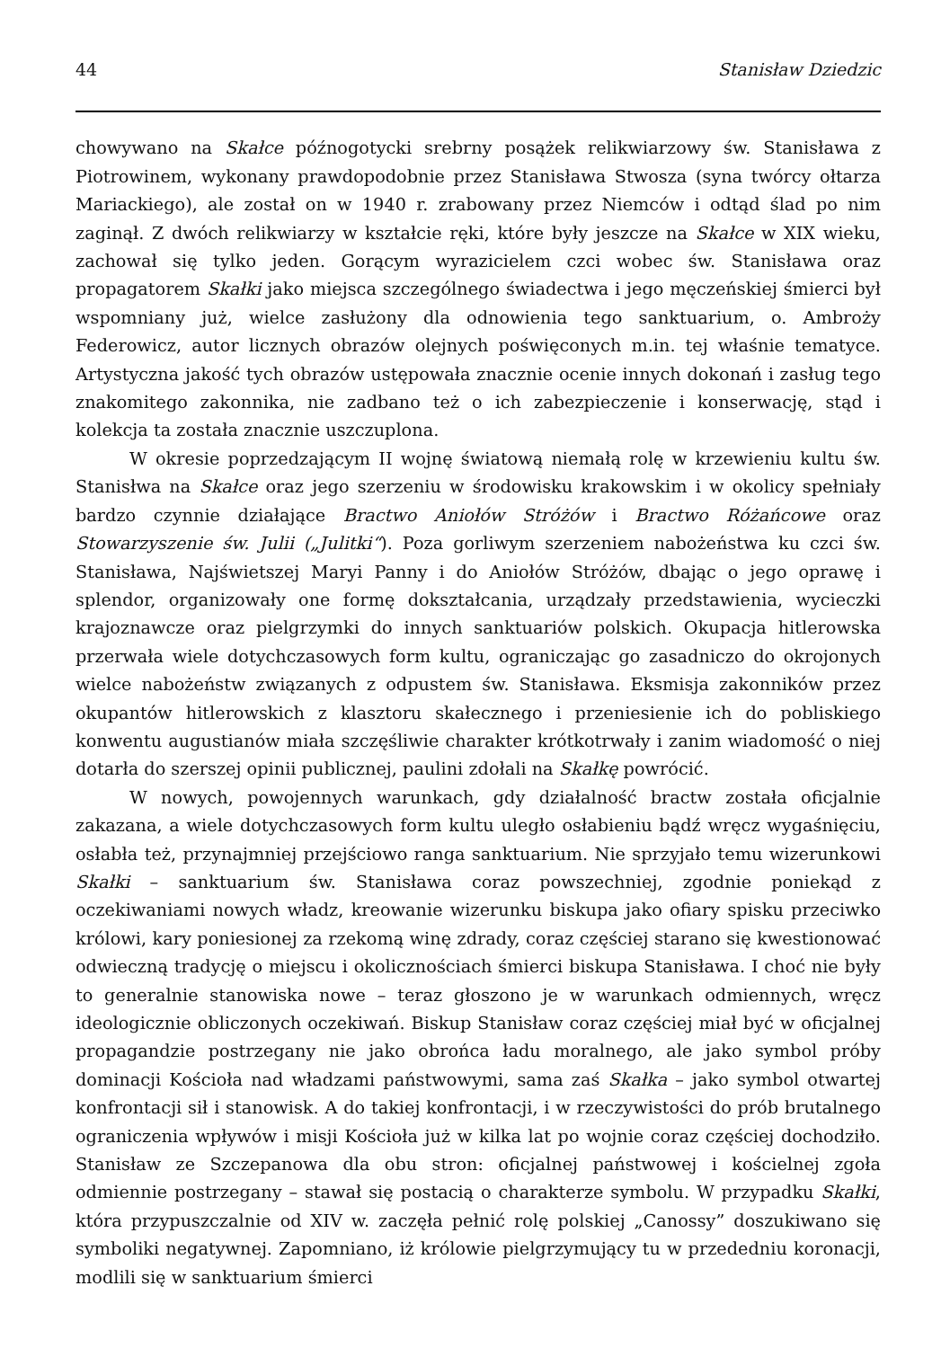44 Stanisław Dziedzic
chowywano na Skałce późnogotycki srebrny posążek relikwiarzowy św. Stanisława z Piotrowinem, wykonany prawdopodobnie przez Stanisława Stwosza (syna twórcy ołtarza Mariackiego), ale został on w 1940 r. zrabowany przez Niemców i odtąd ślad po nim zaginął. Z dwóch relikwiarzy w kształcie ręki, które były jeszcze na Skałce w XIX wieku, zachował się tylko jeden. Gorącym wyrazicielem czci wobec św. Stanisława oraz propagatorem Skałki jako miejsca szczególnego świadectwa i jego męczeńskiej śmierci był wspomniany już, wielce zasłużony dla odnowienia tego sanktuarium, o. Ambroży Federowicz, autor licznych obrazów olejnych poświęconych m.in. tej właśnie tematyce. Artystyczna jakość tych obrazów ustępowała znacznie ocenie innych dokonań i zasług tego znakomitego zakonnika, nie zadbano też o ich zabezpieczenie i konserwację, stąd i kolekcja ta została znacznie uszczuplona.
W okresie poprzedzającym II wojnę światową niemałą rolę w krzewieniu kultu św. Stanisłwa na Skałce oraz jego szerzeniu w środowisku krakowskim i w okolicy spełniały bardzo czynnie działające Bractwo Aniołów Stróżów i Bractwo Różańcowe oraz Stowarzyszenie św. Julii („Julitki“). Poza gorliwym szerzeniem nabożeństwa ku czci św. Stanisława, Najświetszej Maryi Panny i do Aniołów Stróżów, dbając o jego oprawę i splendor, organizowały one formę dokształcania, urządzały przedstawienia, wycieczki krajoznawcze oraz pielgrzymki do innych sanktuariów polskich. Okupacja hitlerowska przerwała wiele dotychczasowych form kultu, ograniczając go zasadniczo do okrojonych wielce nabożeństw związanych z odpustem św. Stanisława. Eksmisja zakonników przez okupantów hitlerowskich z klasztoru skałecznego i przeniesienie ich do pobliskiego konwentu augustianów miała szczęśliwie charakter krótkotrwały i zanim wiadomość o niej dotarła do szerszej opinii publicznej, paulini zdołali na Skałkę powrócić.
W nowych, powojennych warunkach, gdy działalność bractw została oficjalnie zakazana, a wiele dotychczasowych form kultu uległo osłabieniu bądź wręcz wygaśnięciu, osłabła też, przynajmniej przejściowo ranga sanktuarium. Nie sprzyjało temu wizerunkowi Skałki – sanktuarium św. Stanisława coraz powszechniej, zgodnie poniekąd z oczekiwaniami nowych władz, kreowanie wizerunku biskupa jako ofiary spisku przeciwko królowi, kary poniesionej za rzekomą winę zdrady, coraz częściej starano się kwestionować odwieczną tradycję o miejscu i okolicznościach śmierci biskupa Stanisława. I choć nie były to generalnie stanowiska nowe – teraz głoszono je w warunkach odmiennych, wręcz ideologicznie obliczonych oczekiwań. Biskup Stanisław coraz częściej miał być w oficjalnej propagandzie postrzegany nie jako obrońca ładu moralnego, ale jako symbol próby dominacji Kościoła nad władzami państwowymi, sama zaś Skałka – jako symbol otwartej konfrontacji sił i stanowisk. A do takiej konfrontacji, i w rzeczywistości do prób brutalnego ograniczenia wpływów i misji Kościoła już w kilka lat po wojnie coraz częściej dochodziło. Stanisław ze Szczepanowa dla obu stron: oficjalnej państwowej i kościelnej zgoła odmiennie postrzegany – stawał się postacią o charakterze symbolu. W przypadku Skałki, która przypuszczalnie od XIV w. zaczęła pełnić rolę polskiej „Canossy” doszukiwano się symboliki negatywnej. Zapomniano, iż królowie pielgrzymujący tu w przededniu koronacji, modlili się w sanktuarium śmierci